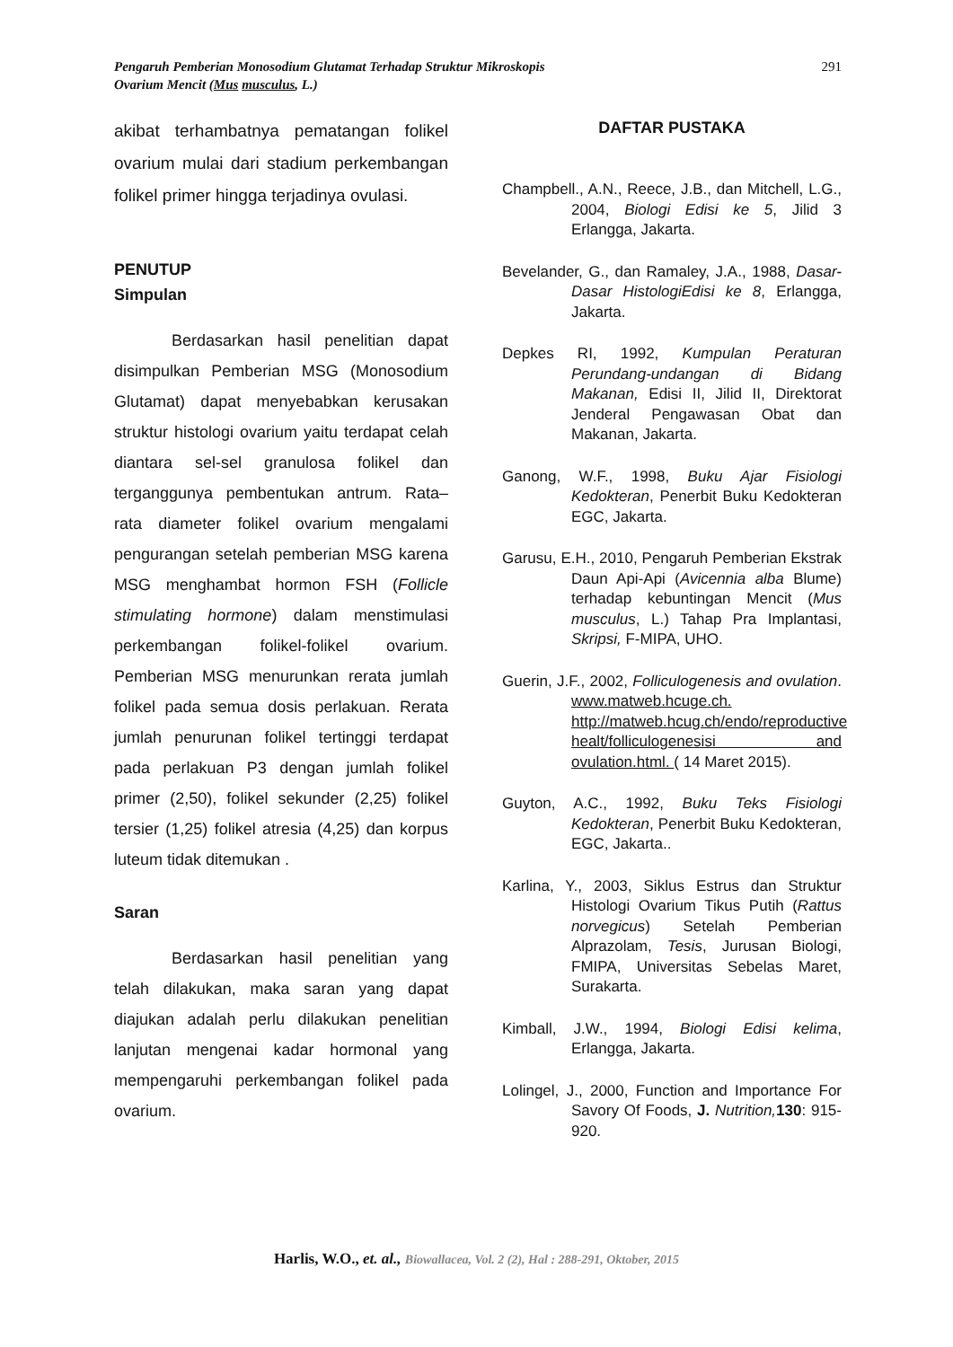Pengaruh Pemberian Monosodium Glutamat Terhadap Struktur Mikroskopis
Ovarium Mencit (Mus musculus, L.)
291
akibat terhambatnya pematangan folikel ovarium mulai dari stadium perkembangan folikel primer hingga terjadinya ovulasi.
PENUTUP
Simpulan
Berdasarkan hasil penelitian dapat disimpulkan Pemberian MSG (Monosodium Glutamat) dapat menyebabkan kerusakan struktur histologi ovarium yaitu terdapat celah diantara sel-sel granulosa folikel dan terganggunya pembentukan antrum. Rata–rata diameter folikel ovarium mengalami pengurangan setelah pemberian MSG karena MSG menghambat hormon FSH (Follicle stimulating hormone) dalam menstimulasi perkembangan folikel-folikel ovarium. Pemberian MSG menurunkan rerata jumlah folikel pada semua dosis perlakuan. Rerata jumlah penurunan folikel tertinggi terdapat pada perlakuan P3 dengan jumlah folikel primer (2,50), folikel sekunder (2,25) folikel tersier (1,25) folikel atresia (4,25) dan korpus luteum tidak ditemukan .
Saran
Berdasarkan hasil penelitian yang telah dilakukan, maka saran yang dapat diajukan adalah perlu dilakukan penelitian lanjutan mengenai kadar hormonal yang mempengaruhi perkembangan folikel pada ovarium.
DAFTAR PUSTAKA
Champbell., A.N., Reece, J.B., dan Mitchell, L.G., 2004, Biologi Edisi ke 5, Jilid 3 Erlangga, Jakarta.
Bevelander, G., dan Ramaley, J.A., 1988, Dasar-Dasar HistologiEdisi ke 8, Erlangga, Jakarta.
Depkes RI, 1992, Kumpulan Peraturan Perundang-undangan di Bidang Makanan, Edisi II, Jilid II, Direktorat Jenderal Pengawasan Obat dan Makanan, Jakarta.
Ganong, W.F., 1998, Buku Ajar Fisiologi Kedokteran, Penerbit Buku Kedokteran EGC, Jakarta.
Garusu, E.H., 2010, Pengaruh Pemberian Ekstrak Daun Api-Api (Avicennia alba Blume) terhadap kebuntingan Mencit (Mus musculus, L.) Tahap Pra Implantasi, Skripsi, F-MIPA, UHO.
Guerin, J.F., 2002, Folliculogenesis and ovulation. www.matweb.hcuge.ch. http://matweb.hcug.ch/endo/reproductive healt/folliculogenesisi and ovulation.html. ( 14 Maret 2015).
Guyton, A.C., 1992, Buku Teks Fisiologi Kedokteran, Penerbit Buku Kedokteran, EGC, Jakarta..
Karlina, Y., 2003, Siklus Estrus dan Struktur Histologi Ovarium Tikus Putih (Rattus norvegicus) Setelah Pemberian Alprazolam, Tesis, Jurusan Biologi, FMIPA, Universitas Sebelas Maret, Surakarta.
Kimball, J.W., 1994, Biologi Edisi kelima, Erlangga, Jakarta.
Lolingel, J., 2000, Function and Importance For Savory Of Foods, J. Nutrition, 130: 915-920.
Harlis, W.O., et. al., Biowallacea, Vol. 2 (2), Hal : 288-291, Oktober, 2015